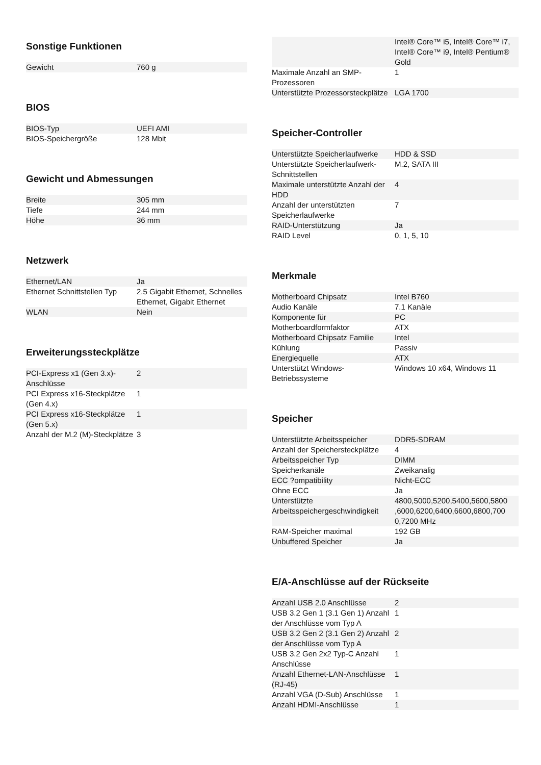Sonstige Funktionen
| Gewicht | 760 g |
BIOS
| BIOS-Typ | UEFI AMI |
| BIOS-Speichergröße | 128 Mbit |
Gewicht und Abmessungen
| Breite | 305 mm |
| Tiefe | 244 mm |
| Höhe | 36 mm |
Netzwerk
| Ethernet/LAN | Ja |
| Ethernet Schnittstellen Typ | 2.5 Gigabit Ethernet, Schnelles Ethernet, Gigabit Ethernet |
| WLAN | Nein |
Erweiterungssteckplätze
| PCI-Express x1 (Gen 3.x)-Anschlüsse | 2 |
| PCI Express x16-Steckplätze (Gen 4.x) | 1 |
| PCI Express x16-Steckplätze (Gen 5.x) | 1 |
| Anzahl der M.2 (M)-Steckplätze | 3 |
| | Intel® Core™ i5, Intel® Core™ i7, Intel® Core™ i9, Intel® Pentium® Gold |
| Maximale Anzahl an SMP-Prozessoren | 1 |
| Unterstützte Prozessorsteckplätze | LGA 1700 |
Speicher-Controller
| Unterstützte Speicherlaufwerke | HDD & SSD |
| Unterstützte Speicherlaufwerk-Schnittstellen | M.2, SATA III |
| Maximale unterstützte Anzahl der HDD | 4 |
| Anzahl der unterstützten Speicherlaufwerke | 7 |
| RAID-Unterstützung | Ja |
| RAID Level | 0, 1, 5, 10 |
Merkmale
| Motherboard Chipsatz | Intel B760 |
| Audio Kanäle | 7.1 Kanäle |
| Komponente für | PC |
| Motherboardformfaktor | ATX |
| Motherboard Chipsatz Familie | Intel |
| Kühlung | Passiv |
| Energiequelle | ATX |
| Unterstützt Windows-Betriebssysteme | Windows 10 x64, Windows 11 |
Speicher
| Unterstützte Arbeitsspeicher | DDR5-SDRAM |
| Anzahl der Speichersteckplätze | 4 |
| Arbeitsspeicher Typ | DIMM |
| Speicherkanäle | Zweikanalig |
| ECC ?ompatibility | Nicht-ECC |
| Ohne ECC | Ja |
| Unterstützte Arbeitsspeichergeschwindigkeit | 4800,5000,5200,5400,5600,5800 ,6000,6200,6400,6600,6800,700 0,7200 MHz |
| RAM-Speicher maximal | 192 GB |
| Unbuffered Speicher | Ja |
E/A-Anschlüsse auf der Rückseite
| Anzahl USB 2.0 Anschlüsse | 2 |
| USB 3.2 Gen 1 (3.1 Gen 1) Anzahl der Anschlüsse vom Typ A | 1 |
| USB 3.2 Gen 2 (3.1 Gen 2) Anzahl der Anschlüsse vom Typ A | 2 |
| USB 3.2 Gen 2x2 Typ-C Anzahl Anschlüsse | 1 |
| Anzahl Ethernet-LAN-Anschlüsse (RJ-45) | 1 |
| Anzahl VGA (D-Sub) Anschlüsse | 1 |
| Anzahl HDMI-Anschlüsse | 1 |